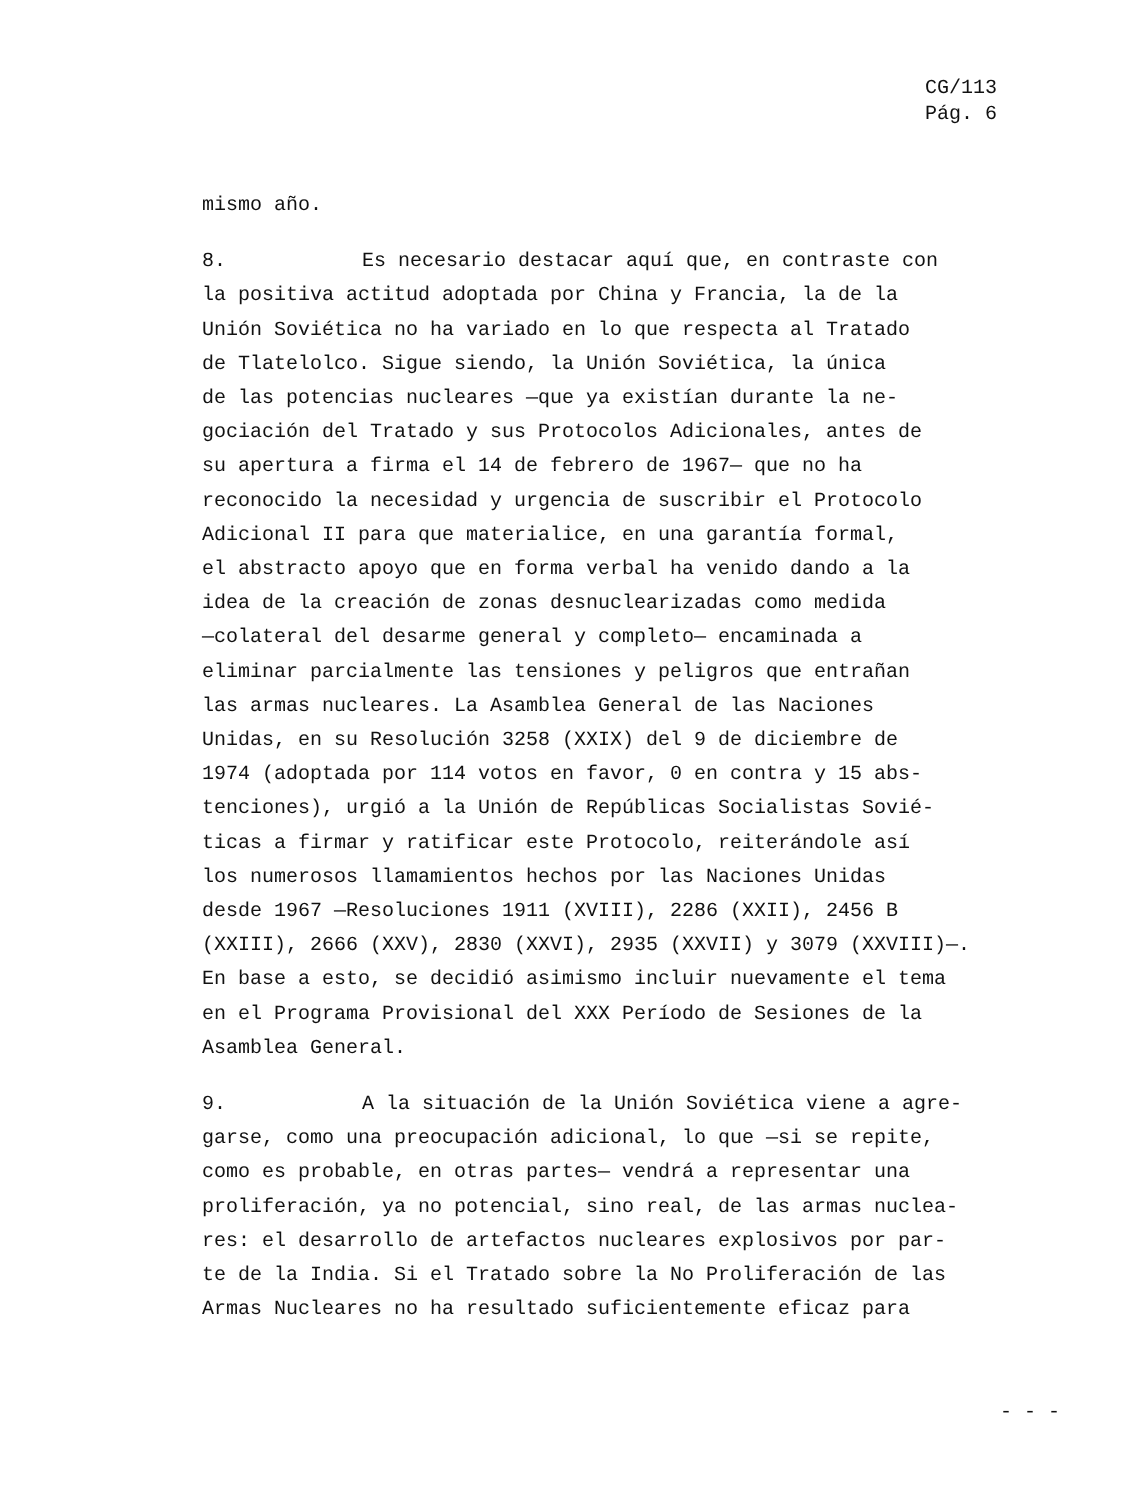CG/113
Pág. 6
mismo año.
8. Es necesario destacar aquí que, en contraste con
la positiva actitud adoptada por China y Francia, la de la
Unión Soviética no ha variado en lo que respecta al Tratado
de Tlatelolco. Sigue siendo, la Unión Soviética, la única
de las potencias nucleares —que ya existían durante la ne-
gociación del Tratado y sus Protocolos Adicionales, antes de
su apertura a firma el 14 de febrero de 1967— que no ha
reconocido la necesidad y urgencia de suscribir el Protocolo
Adicional II para que materialice, en una garantía formal,
el abstracto apoyo que en forma verbal ha venido dando a la
idea de la creación de zonas desnuclearizadas como medida
—colateral del desarme general y completo— encaminada a
eliminar parcialmente las tensiones y peligros que entrañan
las armas nucleares. La Asamblea General de las Naciones
Unidas, en su Resolución 3258 (XXIX) del 9 de diciembre de
1974 (adoptada por 114 votos en favor, 0 en contra y 15 abs-
tenciones), urgió a la Unión de Repúblicas Socialistas Sovié-
ticas a firmar y ratificar este Protocolo, reiterándole así
los numerosos llamamientos hechos por las Naciones Unidas
desde 1967 —Resoluciones 1911 (XVIII), 2286 (XXII), 2456 B
(XXIII), 2666 (XXV), 2830 (XXVI), 2935 (XXVII) y 3079 (XXVIII)—.
En base a esto, se decidió asimismo incluir nuevamente el tema
en el Programa Provisional del XXX Período de Sesiones de la
Asamblea General.
9. A la situación de la Unión Soviética viene a agre-
garse, como una preocupación adicional, lo que —si se repite,
como es probable, en otras partes— vendrá a representar una
proliferación, ya no potencial, sino real, de las armas nuclea-
res: el desarrollo de artefactos nucleares explosivos por par-
te de la India. Si el Tratado sobre la No Proliferación de las
Armas Nucleares no ha resultado suficientemente eficaz para
- - -